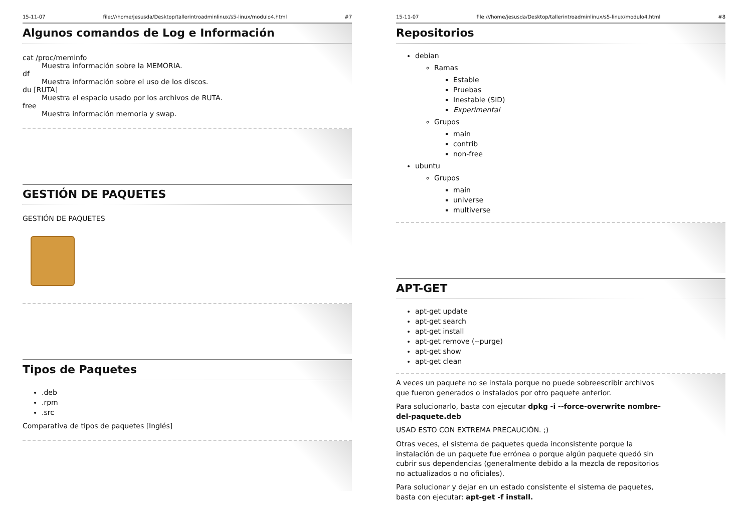15-11-07 file:///home/jesusda/Desktop/tallerintroadminlinux/s5-linux/modulo4.html #7
Algunos comandos de Log e Información
cat /proc/meminfo
Muestra información sobre la MEMORIA.
df
Muestra información sobre el uso de los discos.
du [RUTA]
Muestra el espacio usado por los archivos de RUTA.
free
Muestra información memoria y swap.
GESTIÓN DE PAQUETES
GESTIÓN DE PAQUETES
Tipos de Paquetes
.deb
.rpm
.src
Comparativa de tipos de paquetes [Inglés]
15-11-07 file:///home/jesusda/Desktop/tallerintroadminlinux/s5-linux/modulo4.html #8
Repositorios
debian
Ramas
Estable
Pruebas
Inestable (SID)
Experimental
Grupos
main
contrib
non-free
ubuntu
Grupos
main
universe
multiverse
APT-GET
apt-get update
apt-get search
apt-get install
apt-get remove (--purge)
apt-get show
apt-get clean
A veces un paquete no se instala porque no puede sobreescribir archivos que fueron generados o instalados por otro paquete anterior.
Para solucionarlo, basta con ejecutar dpkg -i --force-overwrite nombre-del-paquete.deb
USAD ESTO CON EXTREMA PRECAUCIÓN. ;)
Otras veces, el sistema de paquetes queda inconsistente porque la instalación de un paquete fue errónea o porque algún paquete quedó sin cubrir sus dependencias (generalmente debido a la mezcla de repositorios no actualizados o no oficiales).
Para solucionar y dejar en un estado consistente el sistema de paquetes, basta con ejecutar: apt-get -f install.